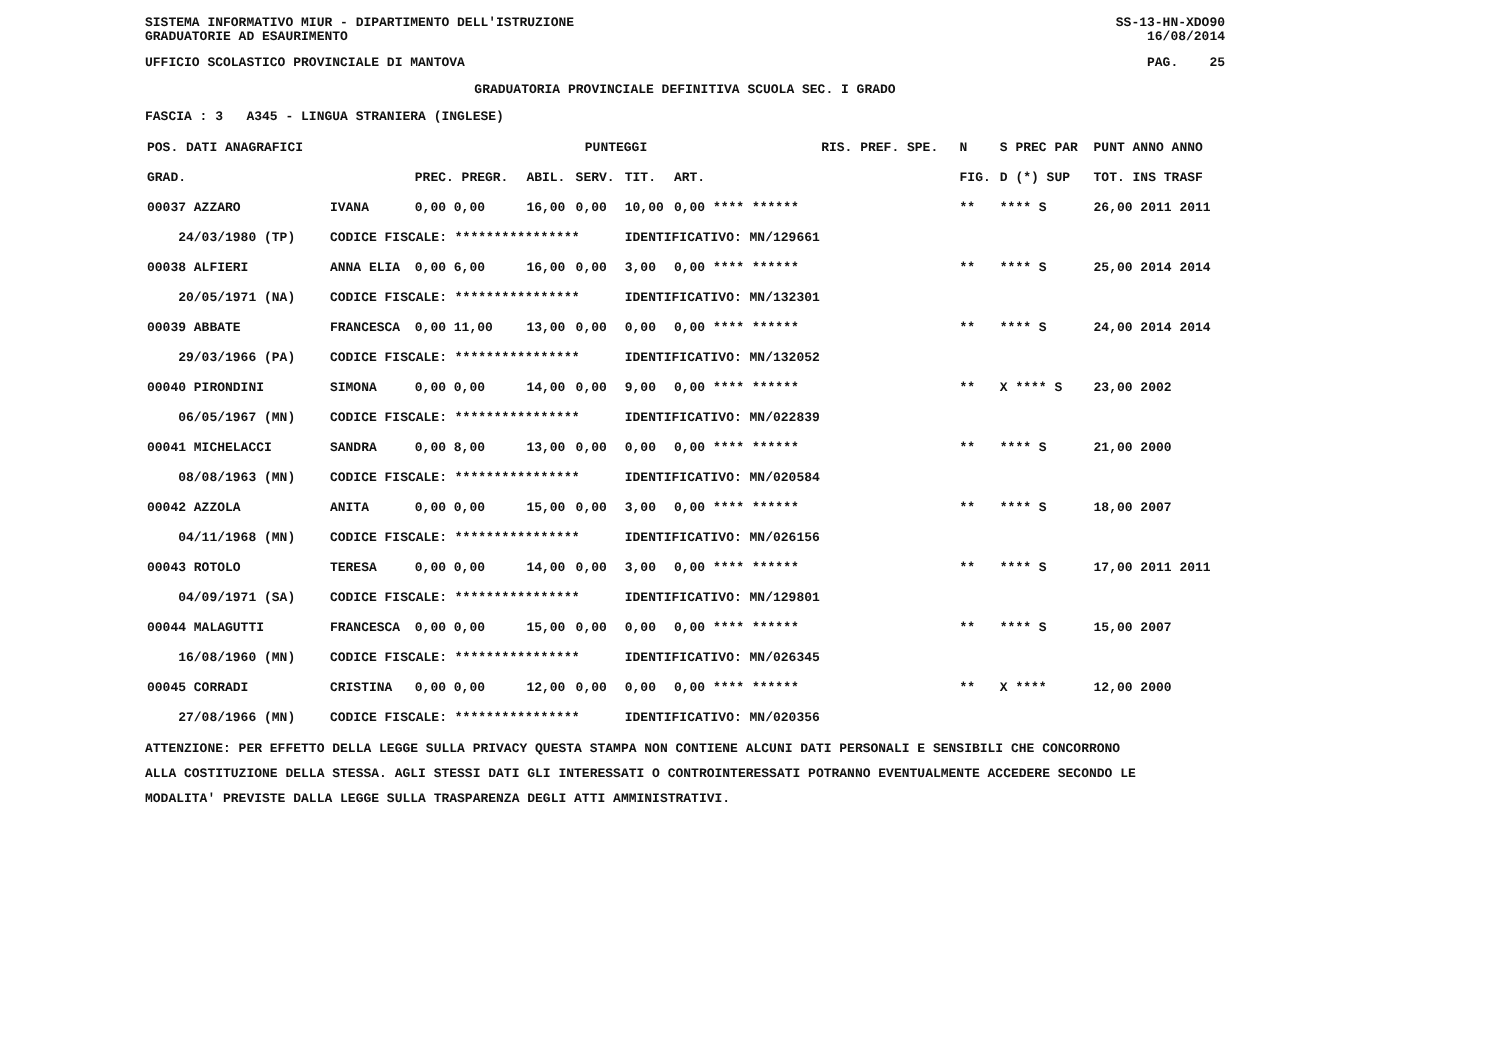SISTEMA INFORMATIVO MIUR - DIPARTIMENTO DELL'ISTRUZIONE
GRADUATORIE AD ESAURIMENTO SS-13-HN-XDO90
16/08/2014
UFFICIO SCOLASTICO PROVINCIALE DI MANTOVA PAG. 25
GRADUATORIA PROVINCIALE DEFINITIVA SCUOLA SEC. I GRADO
FASCIA : 3 A345 - LINGUA STRANIERA (INGLESE)
| POS. DATI ANAGRAFICI | | PUNTEGGI | | | | | RIS. PREF. SPE. | N | S PREC PAR | PUNT ANNO ANNO |
| --- | --- | --- | --- | --- | --- | --- | --- | --- | --- | --- |
| GRAD. | | PREC. PREGR. | ABIL. | SERV. | TIT. | ART. | | FIG. | D (*) SUP | TOT. INS TRASF |
| 00037 AZZARO | IVANA | 0,00 0,00 | 16,00 | 0,00 | 10,00 | 0,00 **** ****** | | ** | **** S | 26,00 2011 2011 |
| 24/03/1980 (TP) | CODICE FISCALE: **************** | | | | IDENTIFICATIVO: MN/129661 | | | | | |
| 00038 ALFIERI | ANNA ELIA | 0,00 6,00 | 16,00 | 0,00 | 3,00 | 0,00 **** ****** | | ** | **** S | 25,00 2014 2014 |
| 20/05/1971 (NA) | CODICE FISCALE: **************** | | | | IDENTIFICATIVO: MN/132301 | | | | | |
| 00039 ABBATE | FRANCESCA | 0,00 11,00 | 13,00 | 0,00 | 0,00 | 0,00 **** ****** | | ** | **** S | 24,00 2014 2014 |
| 29/03/1966 (PA) | CODICE FISCALE: **************** | | | | IDENTIFICATIVO: MN/132052 | | | | | |
| 00040 PIRONDINI | SIMONA | 0,00 0,00 | 14,00 | 0,00 | 9,00 | 0,00 **** ****** | | ** | X **** S | 23,00 2002 |
| 06/05/1967 (MN) | CODICE FISCALE: **************** | | | | IDENTIFICATIVO: MN/022839 | | | | | |
| 00041 MICHELACCI | SANDRA | 0,00 8,00 | 13,00 | 0,00 | 0,00 | 0,00 **** ****** | | ** | **** S | 21,00 2000 |
| 08/08/1963 (MN) | CODICE FISCALE: **************** | | | | IDENTIFICATIVO: MN/020584 | | | | | |
| 00042 AZZOLA | ANITA | 0,00 0,00 | 15,00 | 0,00 | 3,00 | 0,00 **** ****** | | ** | **** S | 18,00 2007 |
| 04/11/1968 (MN) | CODICE FISCALE: **************** | | | | IDENTIFICATIVO: MN/026156 | | | | | |
| 00043 ROTOLO | TERESA | 0,00 0,00 | 14,00 | 0,00 | 3,00 | 0,00 **** ****** | | ** | **** S | 17,00 2011 2011 |
| 04/09/1971 (SA) | CODICE FISCALE: **************** | | | | IDENTIFICATIVO: MN/129801 | | | | | |
| 00044 MALAGUTTI | FRANCESCA | 0,00 0,00 | 15,00 | 0,00 | 0,00 | 0,00 **** ****** | | ** | **** S | 15,00 2007 |
| 16/08/1960 (MN) | CODICE FISCALE: **************** | | | | IDENTIFICATIVO: MN/026345 | | | | | |
| 00045 CORRADI | CRISTINA | 0,00 0,00 | 12,00 | 0,00 | 0,00 | 0,00 **** ****** | | ** | X **** | 12,00 2000 |
| 27/08/1966 (MN) | CODICE FISCALE: **************** | | | | IDENTIFICATIVO: MN/020356 | | | | | |
ATTENZIONE: PER EFFETTO DELLA LEGGE SULLA PRIVACY QUESTA STAMPA NON CONTIENE ALCUNI DATI PERSONALI E SENSIBILI CHE CONCORRONO
ALLA COSTITUZIONE DELLA STESSA. AGLI STESSI DATI GLI INTERESSATI O CONTROINTERESSATI POTRANNO EVENTUALMENTE ACCEDERE SECONDO LE
MODALITA' PREVISTE DALLA LEGGE SULLA TRASPARENZA DEGLI ATTI AMMINISTRATIVI.